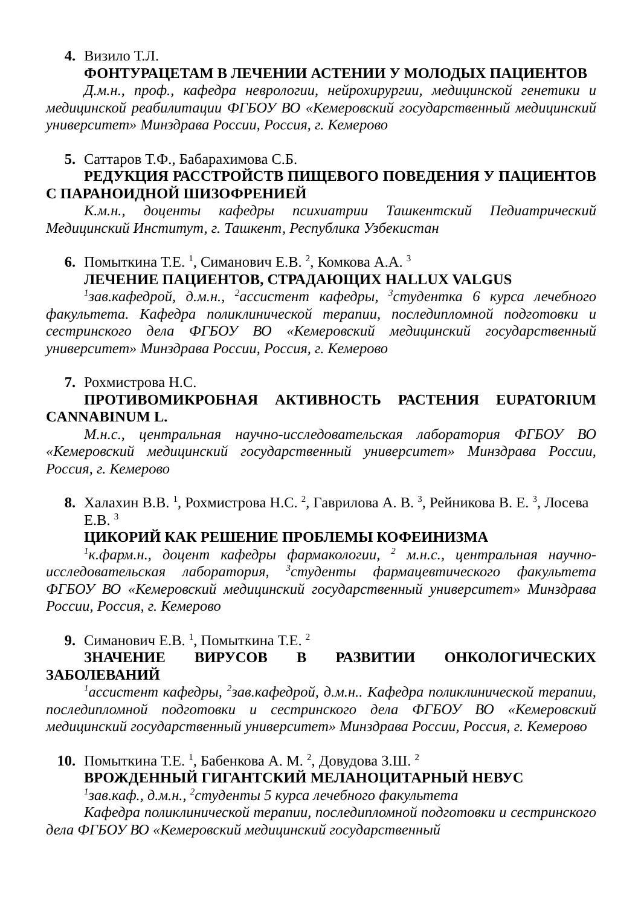4. Визило Т.Л.
ФОНТУРАЦЕТАМ В ЛЕЧЕНИИ АСТЕНИИ У МОЛОДЫХ ПАЦИЕНТОВ
Д.м.н., проф., кафедра неврологии, нейрохирургии, медицинской генетики и медицинской реабилитации ФГБОУ ВО «Кемеровский государственный медицинский университет» Минздрава России, Россия, г. Кемерово
5. Саттаров Т.Ф., Бабарахимова С.Б.
РЕДУКЦИЯ РАССТРОЙСТВ ПИЩЕВОГО ПОВЕДЕНИЯ У ПАЦИЕНТОВ С ПАРАНОИДНОЙ ШИЗОФРЕНИЕЙ
К.м.н., доценты кафедры психиатрии Ташкентский Педиатрический Медицинский Институт, г. Ташкент, Республика Узбекистан
6. Помыткина Т.Е. <sup>1</sup>, Симанович Е.В. <sup>2</sup>, Комкова А.А. <sup>3</sup>
ЛЕЧЕНИЕ ПАЦИЕНТОВ, СТРАДАЮЩИХ HALLUX VALGUS
<sup>1</sup> зав.кафедрой, д.м.н., <sup>2</sup>ассистент кафедры, <sup>3</sup>студентка 6 курса лечебного факультета. Кафедра поликлинической терапии, последипломной подготовки и сестринского дела ФГБОУ ВО «Кемеровский медицинский государственный университет» Минздрава России, Россия, г. Кемерово
7. Рохмистрова Н.С.
ПРОТИВОМИКРОБНАЯ АКТИВНОСТЬ РАСТЕНИЯ EUPATORIUM CANNABINUM L.
М.н.с., центральная научно-исследовательская лаборатория ФГБОУ ВО «Кемеровский медицинский государственный университет» Минздрава России, Россия, г. Кемерово
8. Халахин В.В. <sup>1</sup>, Рохмистрова Н.С. <sup>2</sup>, Гаврилова А. В. <sup>3</sup>, Рейникова В. Е. <sup>3</sup>, Лосева Е.В. <sup>3</sup>
ЦИКОРИЙ КАК РЕШЕНИЕ ПРОБЛЕМЫ КОФЕИНИЗМА
<sup>1</sup> к.фарм.н., доцент кафедры фармакологии, <sup>2</sup> м.н.с., центральная научно-исследовательская лаборатория, <sup>3</sup>студенты фармацевтического факультета ФГБОУ ВО «Кемеровский медицинский государственный университет» Минздрава России, Россия, г. Кемерово
9. Симанович Е.В. <sup>1</sup>, Помыткина Т.Е. <sup>2</sup>
ЗНАЧЕНИЕ ВИРУСОВ В РАЗВИТИИ ОНКОЛОГИЧЕСКИХ ЗАБОЛЕВАНИЙ
<sup>1</sup> ассистент кафедры, <sup>2</sup>зав.кафедрой, д.м.н.. Кафедра поликлинической терапии, последипломной подготовки и сестринского дела ФГБОУ ВО «Кемеровский медицинский государственный университет» Минздрава России, Россия, г. Кемерово
10. Помыткина Т.Е. <sup>1</sup>, Бабенкова А. М. <sup>2</sup>, Довудова З.Ш. <sup>2</sup>
ВРОЖДЕННЫЙ ГИГАНТСКИЙ МЕЛАНОЦИТАРНЫЙ НЕВУС
<sup>1</sup> зав.каф., д.м.н., <sup>2</sup>студенты 5 курса лечебного факультета
Кафедра поликлинической терапии, последипломной подготовки и сестринского дела ФГБОУ ВО «Кемеровский медицинский государственный